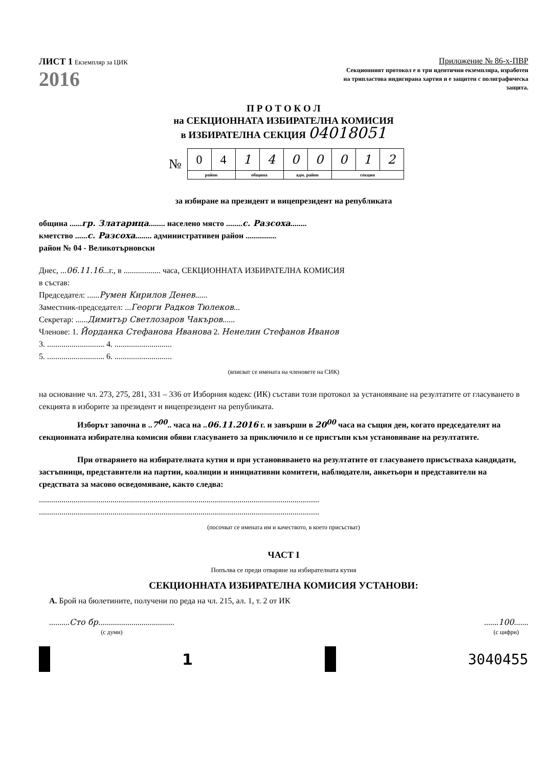ЛИСТ 1 Екземпляр за ЦИК
2016
Приложение № 86-х-ПВР
Секционният протокол е в три идентични екземпляра, изработен
на трипластова индигирана хартия и е защитен с полиграфическа
защита.
П Р О Т О К О Л
на СЕКЦИОННАТА ИЗБИРАТЕЛНА КОМИСИЯ
в ИЗБИРАТЕЛНА СЕКЦИЯ 04018051
| № | 0 | 4 | 1 | 4 | 0 | 0 | 0 | 1 | 2 |
| | район | | община | | адм. район | | секция | | |
за избиране на президент и вицепрезидент на републиката
община ......гр. Златарица........ населено място ........с. Разсоха........
кметство ......с. Разсоха........ административен район ...............
район № 04 - Великотърновски
Днес, ...06.11.16...г., в .................. часа, СЕКЦИОННАТА ИЗБИРАТЕЛНА КОМИСИЯ
в състав:
Председател: ......Румен Кирилов Денев......
Заместник-председател: ...Георги Радков Тюлеков...
Секретар: ......Димитър Светлозаров Чакъров......
Членове: 1. Йорданка Стефанова Иванова 2. Ненелин Стефанов Иванов
3. ............................ 4. ............................
5. ............................ 6. ............................
(вписват се имената на членовете на СИК)
на основание чл. 273, 275, 281, 331 – 336 от Изборния кодекс (ИК) състави този протокол за установяване на резултатите от гласуването в секцията в изборите за президент и вицепрезидент на републиката.
Изборът започна в ..7<sup>00</sup>.. часа на ..06.11.2016 г. и завърши в 20<sup>00</sup> часа на същия ден, когато председателят на секционната избирателна комисия обяви гласуването за приключило и се пристъпи към установяване на резултатите.
При отварянето на избирателната кутия и при установяването на резултатите от гласуването присъстваха кандидати, застъпници, представители на партии, коалиции и инициативни комитети, наблюдатели, анкетьори и представители на средствата за масово осведомяване, както следва:
.........................................................................................................................................
.........................................................................................................................................
(посочват се имената им и качеството, в което присъстват)
ЧАСТ I
Попълва се преди отваряне на избирателната кутия
СЕКЦИОННАТА ИЗБИРАТЕЛНА КОМИСИЯ УСТАНОВИ:
А. Брой на бюлетините, получени по реда на чл. 215, ал. 1, т. 2 от ИК
..........Сто бр.....................................
(с думи)
.......100.......
(с цифри)
1 3040455